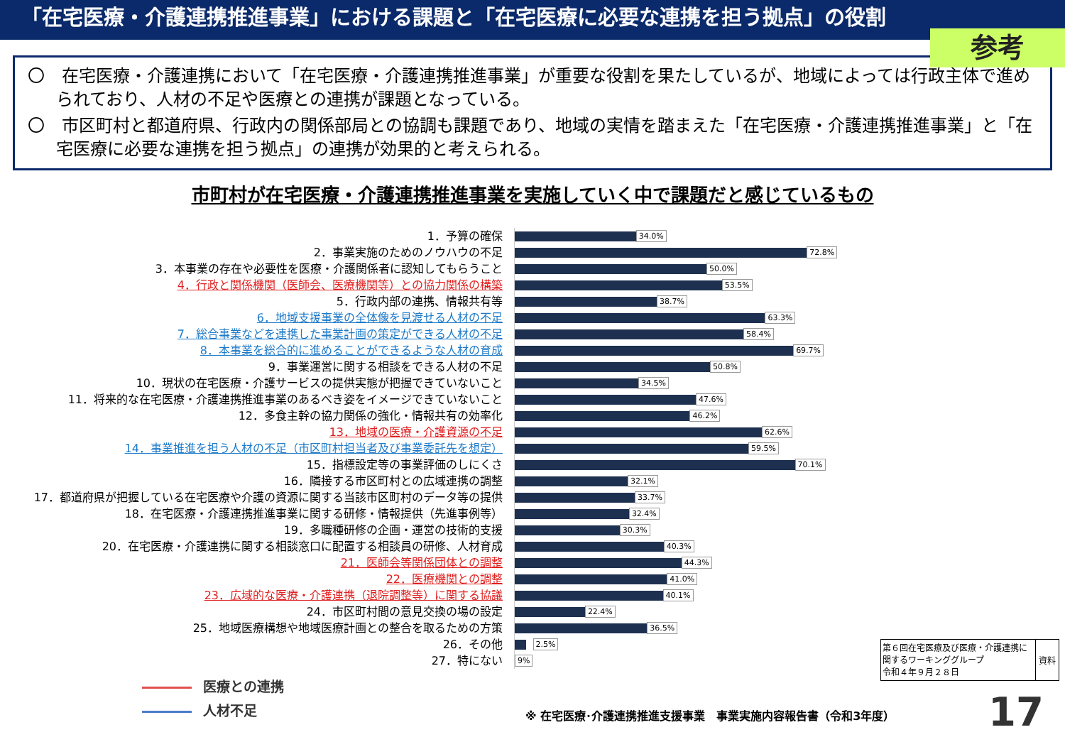「在宅医療・介護連携推進事業」における課題と「在宅医療に必要な連携を担う拠点」の役割
参考
〇　在宅医療・介護連携において「在宅医療・介護連携推進事業」が重要な役割を果たしているが、地域によっては行政主体で進められており、人材の不足や医療との連携が課題となっている。
〇　市区町村と都道府県、行政内の関係部局との協調も課題であり、地域の実情を踏まえた「在宅医療・介護連携推進事業」と「在宅医療に必要な連携を担う拠点」の連携が効果的と考えられる。
市町村が在宅医療・介護連携推進事業を実施していく中で課題だと感じているもの
1．予算の確保
2．事業実施のためのノウハウの不足
3．本事業の存在や必要性を医療・介護関係者に認知してもらうこと
4．行政と関係機関（医師会、医療機関等）との協力関係の構築
5．行政内部の連携、情報共有等
6．地域支援事業の全体像を見渡せる人材の不足
7．総合事業などを連携した事業計画の策定ができる人材の不足
8．本事業を総合的に進めることができるような人材の育成
9．事業運営に関する相談をできる人材の不足
10．現状の在宅医療・介護サービスの提供実態が把握できていないこと
11．将来的な在宅医療・介護連携推進事業のあるべき姿をイメージできていないこと
12．多食主幹の協力関係の強化・情報共有の効率化
13．地域の医療・介護資源の不足
14．事業推進を担う人材の不足（市区町村担当者及び事業委託先を想定）
15．指標設定等の事業評価のしにくさ
16．隣接する市区町村との広域連携の調整
17．都道府県が把握している在宅医療や介護の資源に関する当該市区町村のデータ等の提供
18．在宅医療・介護連携推進事業に関する研修・情報提供（先進事例等）
19．多職種研修の企画・運営の技術的支援
20．在宅医療・介護連携に関する相談窓口に配置する相談員の研修、人材育成
21．医師会等関係団体との調整
22．医療機関との調整
23．広域的な医療・介護連携（退院調整等）に関する協議
24．市区町村間の意見交換の場の設定
25．地域医療構想や地域医療計画との整合を取るための方策
26．その他
27．特にない
34.0%
72.8%
50.0%
53.5%
38.7%
63.3%
58.4%
69.7%
50.8%
34.5%
47.6%
46.2%
62.6%
59.5%
70.1%
32.1%
33.7%
32.4%
30.3%
40.3%
44.3%
41.0%
40.1%
22.4%
36.5%
2.5%
9%
医療との連携
人材不足
第６回在宅医療及び医療・介護連携に関するワーキンググループ
令和４年９月２８日
資料
※ 在宅医療･介護連携推進支援事業　事業実施内容報告書（令和3年度）
17